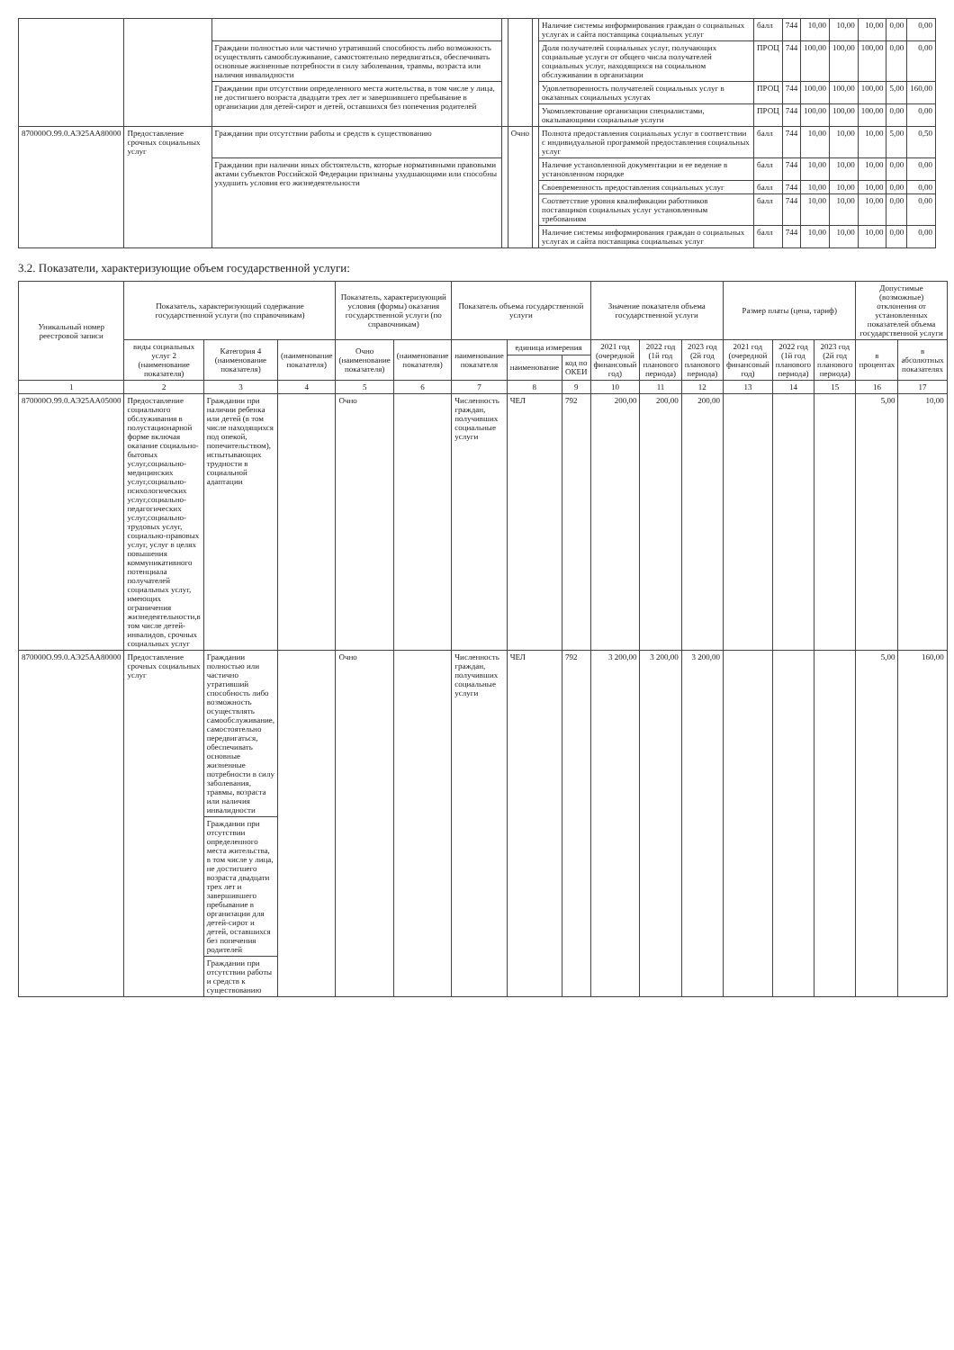| | | | | | | Наличие системы информирования граждан о социальных услугах и сайта поставщика социальных услуг | балл | 744 | 10,00 | 10,00 | 10,00 | 0,00 | 0,00 |
| | | Граждани полностью или частично утративший способность либо возможность осуществлять самообслуживание, самостоятельно передвигаться, обеспечивать основные жизненные потребности в силу заболевания, травмы, возраста или наличия инвалидности | | | | Доля получателей социальных услуг, получающих социальные услуги от общего числа получателей социальных услуг, находящихся на социальном обслуживании в организации | ПРОЦ | 744 | 100,00 | 100,00 | 100,00 | 0,00 | 0,00 |
| | | Граждании при отсутствии определенного места жительства, в том числе у лица, не достигшего возраста двадцати трех лет и завершившего пребывание в организации для детей-сирот и детей, оставшихся без попечения родителей | | | | Удовлетворенность получателей социальных услуг в оказанных социальных услугах | ПРОЦ | 744 | 100,00 | 100,00 | 100,00 | 5,00 | 160,00 |
| | | | | | | Укомплектование организации специалистами, оказывающими социальные услуги | ПРОЦ | 744 | 100,00 | 100,00 | 100,00 | 0,00 | 0,00 |
| 870000О.99.0.АЭ25АА80000 | Предоставление срочных социальных услуг | Граждании при отсутствии работы и средств к существованию | | Очно | | Полнота предоставления социальных услуг в соответствии с индивидуальной программой предоставления социальных услуг | балл | 744 | 10,00 | 10,00 | 10,00 | 5,00 | 0,50 |
| | | Граждании при наличии иных обстоятельств, которые нормативными правовыми актами субъектов Российской Федерации признаны ухудшающими или способны ухудшить условия его жизнедеятельности | | | | Наличие установленной документации и ее ведение в установленном порядке | балл | 744 | 10,00 | 10,00 | 10,00 | 0,00 | 0,00 |
| | | | | | | Своевременность предоставления социальных услуг | балл | 744 | 10,00 | 10,00 | 10,00 | 0,00 | 0,00 |
| | | | | | | Соответствие уровня квалификации работников поставщиков социальных услуг установленным требованиям | балл | 744 | 10,00 | 10,00 | 10,00 | 0,00 | 0,00 |
| | | | | | | Наличие системы информирования граждан о социальных услугах и сайта поставщика социальных услуг | балл | 744 | 10,00 | 10,00 | 10,00 | 0,00 | 0,00 |
3.2. Показатели, характеризующие объем государственной услуги:
| Уникальный номер реестровой записи | Показатель, характеризующий содержание государственной услуги (по справочникам) | | | Показатель, характеризующий условия (формы) оказания государственной услуги (по справочникам) | | Показатель объема государственной услуги | | | Значение показателя объема государственной услуги | | | Размер платы (цена, тариф) | | | Допустимые (возможные) отклонения от установленных показателей объема государственной услуги | |
| --- | --- | --- | --- | --- | --- | --- | --- | --- | --- | --- | --- | --- | --- | --- | --- | --- |
| | виды социальных услуг 2 (наименование показателя) | Категория 4 (наименование показателя) | (наименование показателя) | Очно (наименование показателя) | (наименование показателя) | наименование показателя | единица измерения | | 2021 год (очередной финансовый год) | 2022 год (1й год планового периода) | 2023 год (2й год планового периода) | 2021 год (очередной финансовый год) | 2022 год (1й год планового периода) | 2023 год (2й год планового периода) | в процентах | в абсолютных показателях |
| | | | | | | | наименование | код по ОКЕИ | | | | | | | | |
| 1 | 2 | 3 | 4 | 5 | 6 | 7 | 8 | 9 | 10 | 11 | 12 | 13 | 14 | 15 | 16 | 17 |
| 870000О.99.0.АЭ25АА05000 | Предоставление социального обслуживания в полустационарной форме включая оказание социально-бытовых услуг,социально-медицинских услуг,социально-психологических услуг,социально-педагогических услуг,социально-трудовых услуг, социально-правовых услуг, услуг в целях повышения коммуникативного потенциала получателей социальных услуг, имеющих ограничения жизнедеятельности,в том числе детей-инвалидов, срочных социальных услуг | Граждании при наличии ребенка или детей (в том числе находящихся под опекой, попечительством), испытывающих трудности в социальной адаптации | | Очно | | Численность граждан, получивших социальные услуги | ЧЕЛ | 792 | 200,00 | 200,00 | 200,00 | | | | 5,00 | 10,00 |
| 870000О.99.0.АЭ25АА80000 | Предоставление срочных социальных услуг | Граждании полностью или частично утративший способность либо возможность осуществлять самообслуживание, самостоятельно передвигаться, обеспечивать основные жизненные потребности в силу заболевания, травмы, возраста или наличия инвалидности | | Очно | | Численность граждан, получивших социальные услуги | ЧЕЛ | 792 | 3 200,00 | 3 200,00 | 3 200,00 | | | | 5,00 | 160,00 |
| | | Граждании при отсутствии определенного места жительства, в том числе у лица, не достигшего возраста двадцати трех лет и завершившего пребывание в организации для детей-сирот и детей, оставшихся без попечения родителей | | | | | | | | | | | | | | |
| | | Граждании при отсутствии работы и средств к существованию | | | | | | | | | | | | | | |